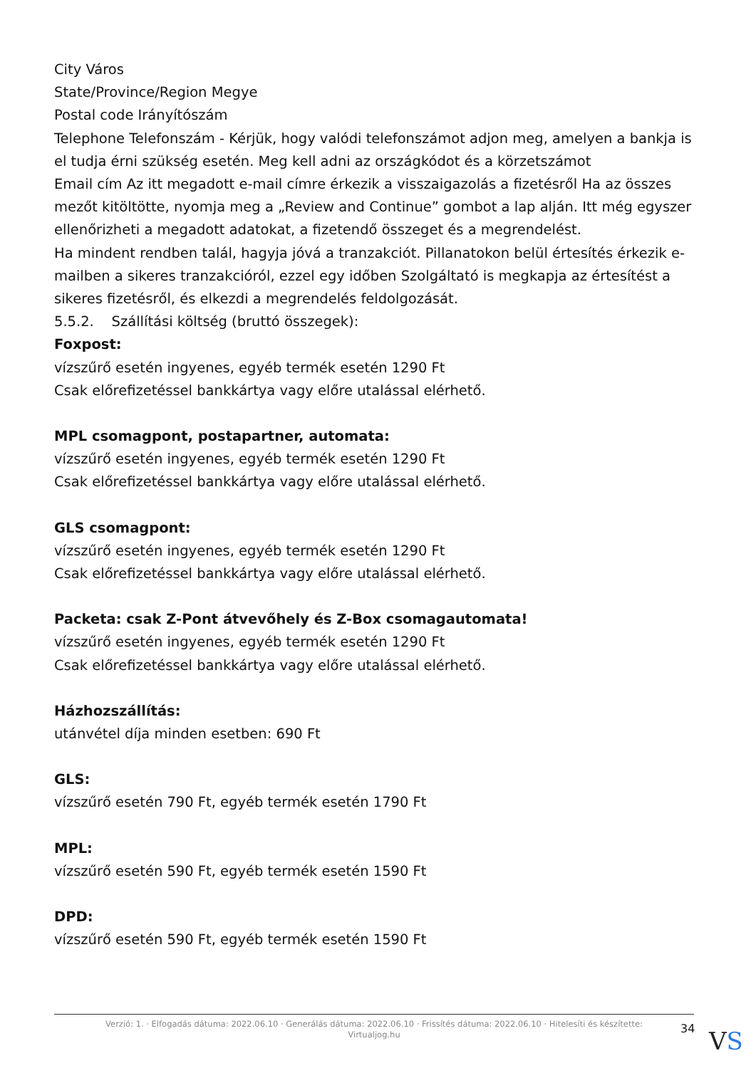City Város
State/Province/Region Megye
Postal code Irányítószám
Telephone Telefonszám - Kérjük, hogy valódi telefonszámot adjon meg, amelyen a bankja is el tudja érni szükség esetén. Meg kell adni az országkódot és a körzetszámot
Email cím Az itt megadott e-mail címre érkezik a visszaigazolás a fizetésről Ha az összes mezőt kitöltötte, nyomja meg a „Review and Continue” gombot a lap alján. Itt még egyszer ellenőrizheti a megadott adatokat, a fizetendő összeget és a megrendelést.
Ha mindent rendben talál, hagyja jóvá a tranzakciót. Pillanatokon belül értesítés érkezik e-mailben a sikeres tranzakcióról, ezzel egy időben Szolgáltató is megkapja az értesítést a sikeres fizetésről, és elkezdi a megrendelés feldolgozását.
5.5.2. Szállítási költség (bruttó összegek):
Foxpost:
vízszűrő esetén ingyenes, egyéb termék esetén 1290 Ft
Csak előrefizetéssel bankkártya vagy előre utalással elérhető.
MPL csomagpont, postapartner, automata:
vízszűrő esetén ingyenes, egyéb termék esetén 1290 Ft
Csak előrefizetéssel bankkártya vagy előre utalással elérhető.
GLS csomagpont:
vízszűrő esetén ingyenes, egyéb termék esetén 1290 Ft
Csak előrefizetéssel bankkártya vagy előre utalással elérhető.
Packeta: csak Z-Pont átvevőhely és Z-Box csomagautomata!
vízszűrő esetén ingyenes, egyéb termék esetén 1290 Ft
Csak előrefizetéssel bankkártya vagy előre utalással elérhető.
Házhozszállítás:
utánvétel díja minden esetben: 690 Ft
GLS:
vízszűrő esetén 790 Ft, egyéb termék esetén 1790 Ft
MPL:
vízszűrő esetén 590 Ft, egyéb termék esetén 1590 Ft
DPD:
vízszűrő esetén 590 Ft, egyéb termék esetén 1590 Ft
Verzió: 1. · Elfogadás dátuma: 2022.06.10 · Generálás dátuma: 2022.06.10 · Frissítés dátuma: 2022.06.10 · Hitelesíti és készítette:
Virtualjog.hu
34 VS